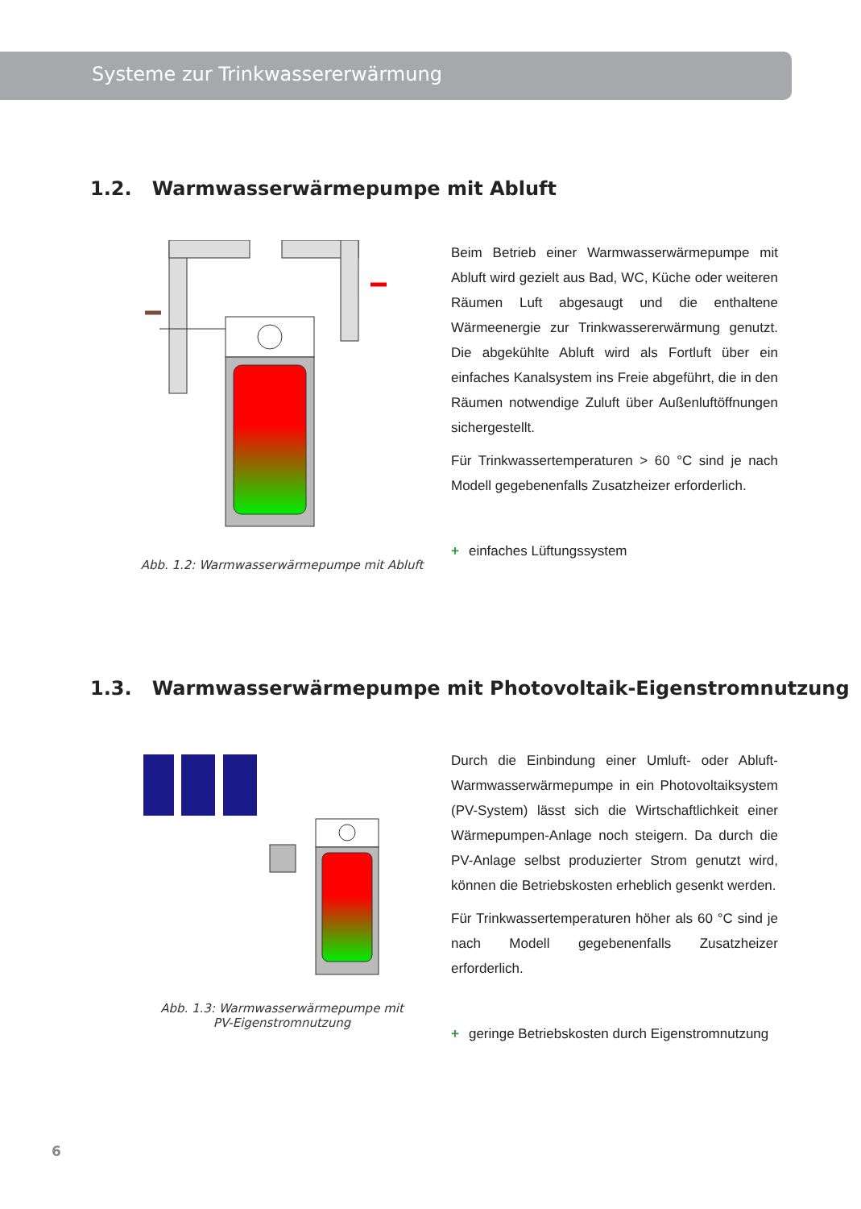Systeme zur Trinkwassererwärmung
1.2. Warmwasserwärmepumpe mit Abluft
Abb. 1.2: Warmwasserwärmepumpe mit Abluft
Beim Betrieb einer Warmwasserwärmepumpe mit Abluft wird gezielt aus Bad, WC, Küche oder weiteren Räumen Luft abgesaugt und die enthaltene Wärmeenergie zur Trinkwassererwärmung genutzt. Die abgekühlte Abluft wird als Fortluft über ein einfaches Kanalsystem ins Freie abgeführt, die in den Räumen notwendige Zuluft über Außenluftöffnungen sichergestellt.
Für Trinkwassertemperaturen > 60 °C sind je nach Modell gegebenenfalls Zusatzheizer erforderlich.
+ einfaches Lüftungssystem
1.3. Warmwasserwärmepumpe mit Photovoltaik-Eigenstromnutzung
Abb. 1.3: Warmwasserwärmepumpe mit
PV-Eigenstromnutzung
Durch die Einbindung einer Umluft- oder Abluft-Warmwasserwärmepumpe in ein Photovoltaiksystem (PV-System) lässt sich die Wirtschaftlichkeit einer Wärmepumpen-Anlage noch steigern. Da durch die PV-Anlage selbst produzierter Strom genutzt wird, können die Betriebskosten erheblich gesenkt werden.
Für Trinkwassertemperaturen höher als 60 °C sind je nach Modell gegebenenfalls Zusatzheizer erforderlich.
+ geringe Betriebskosten durch Eigenstromnutzung
6